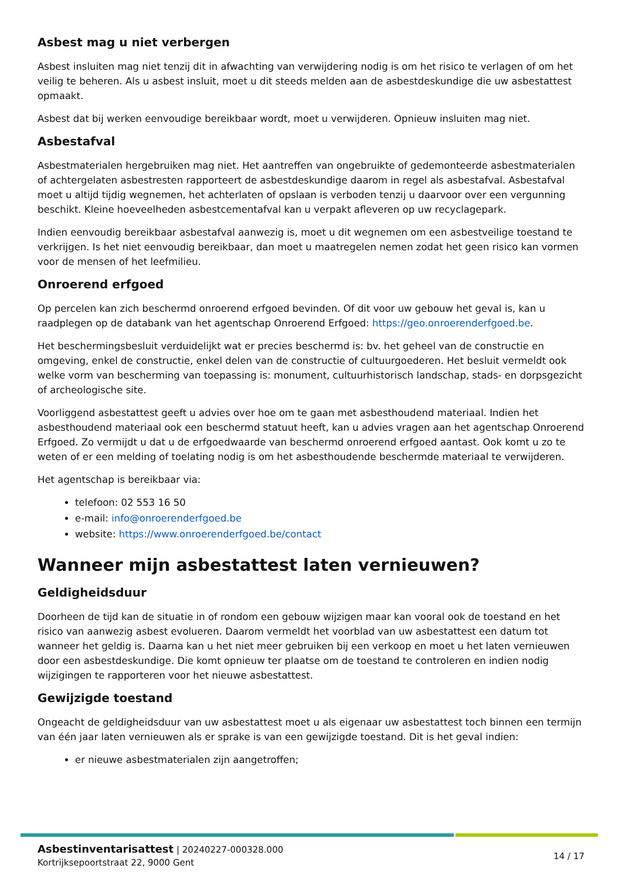Asbest mag u niet verbergen
Asbest insluiten mag niet tenzij dit in afwachting van verwijdering nodig is om het risico te verlagen of om het veilig te beheren. Als u asbest insluit, moet u dit steeds melden aan de asbestdeskundige die uw asbestattest opmaakt.
Asbest dat bij werken eenvoudige bereikbaar wordt, moet u verwijderen. Opnieuw insluiten mag niet.
Asbestafval
Asbestmaterialen hergebruiken mag niet. Het aantreffen van ongebruikte of gedemonteerde asbestmaterialen of achtergelaten asbestresten rapporteert de asbestdeskundige daarom in regel als asbestafval. Asbestafval moet u altijd tijdig wegnemen, het achterlaten of opslaan is verboden tenzij u daarvoor over een vergunning beschikt. Kleine hoeveelheden asbestcementafval kan u verpakt afleveren op uw recyclagepark.
Indien eenvoudig bereikbaar asbestafval aanwezig is, moet u dit wegnemen om een asbestveilige toestand te verkrijgen. Is het niet eenvoudig bereikbaar, dan moet u maatregelen nemen zodat het geen risico kan vormen voor de mensen of het leefmilieu.
Onroerend erfgoed
Op percelen kan zich beschermd onroerend erfgoed bevinden. Of dit voor uw gebouw het geval is, kan u raadplegen op de databank van het agentschap Onroerend Erfgoed: https://geo.onroerenderfgoed.be.
Het beschermingsbesluit verduidelijkt wat er precies beschermd is: bv. het geheel van de constructie en omgeving, enkel de constructie, enkel delen van de constructie of cultuurgoederen. Het besluit vermeldt ook welke vorm van bescherming van toepassing is: monument, cultuurhistorisch landschap, stads- en dorpsgezicht of archeologische site.
Voorliggend asbestattest geeft u advies over hoe om te gaan met asbesthoudend materiaal. Indien het asbesthoudend materiaal ook een beschermd statuut heeft, kan u advies vragen aan het agentschap Onroerend Erfgoed. Zo vermijdt u dat u de erfgoedwaarde van beschermd onroerend erfgoed aantast. Ook komt u zo te weten of er een melding of toelating nodig is om het asbesthoudende beschermde materiaal te verwijderen.
Het agentschap is bereikbaar via:
telefoon: 02 553 16 50
e-mail: info@onroerenderfgoed.be
website: https://www.onroerenderfgoed.be/contact
Wanneer mijn asbestattest laten vernieuwen?
Geldigheidsduur
Doorheen de tijd kan de situatie in of rondom een gebouw wijzigen maar kan vooral ook de toestand en het risico van aanwezig asbest evolueren. Daarom vermeldt het voorblad van uw asbestattest een datum tot wanneer het geldig is. Daarna kan u het niet meer gebruiken bij een verkoop en moet u het laten vernieuwen door een asbestdeskundige. Die komt opnieuw ter plaatse om de toestand te controleren en indien nodig wijzigingen te rapporteren voor het nieuwe asbestattest.
Gewijzigde toestand
Ongeacht de geldigheidsduur van uw asbestattest moet u als eigenaar uw asbestattest toch binnen een termijn van één jaar laten vernieuwen als er sprake is van een gewijzigde toestand. Dit is het geval indien:
er nieuwe asbestmaterialen zijn aangetroffen;
Asbestinventarisattest | 20240227-000328.000
Kortrijksepoortstraat 22, 9000 Gent
14 / 17